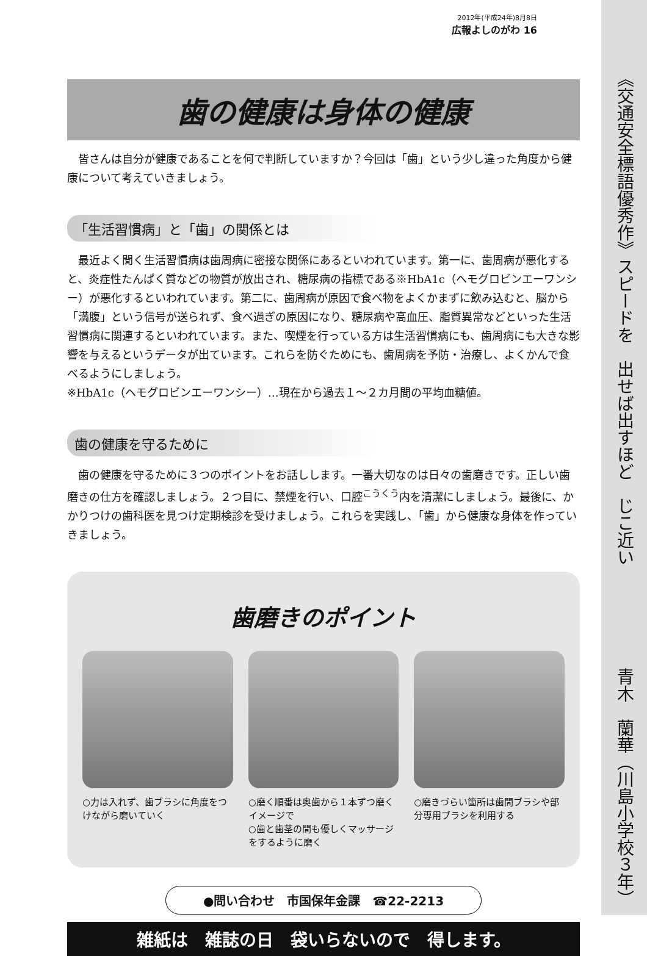2012年(平成24年)8月8日
広報よしのがわ 16
歯の健康は身体の健康
皆さんは自分が健康であることを何で判断していますか？今回は「歯」という少し違った角度から健康について考えていきましょう。
「生活習慣病」と「歯」の関係とは
最近よく聞く生活習慣病は歯周病に密接な関係にあるといわれています。第一に、歯周病が悪化すると、炎症性たんぱく質などの物質が放出され、糖尿病の指標である※HbA1c（ヘモグロビンエーワンシー）が悪化するといわれています。第二に、歯周病が原因で食べ物をよくかまずに飲み込むと、脳から「満腹」という信号が送られず、食べ過ぎの原因になり、糖尿病や高血圧、脂質異常などといった生活習慣病に関連するといわれています。また、喫煙を行っている方は生活習慣病にも、歯周病にも大きな影響を与えるというデータが出ています。これらを防ぐためにも、歯周病を予防・治療し、よくかんで食べるようにしましょう。
※HbA1c（ヘモグロビンエーワンシー）…現在から過去１～２カ月間の平均血糖値。
歯の健康を守るために
歯の健康を守るために３つのポイントをお話しします。一番大切なのは日々の歯磨きです。正しい歯磨きの仕方を確認しましょう。２つ目に、禁煙を行い、口腔<sup>こうくう</sup>内を清潔にしましょう。最後に、かかりつけの歯科医を見つけ定期検診を受けましょう。これらを実践し、「歯」から健康な身体を作っていきましょう。
歯磨きのポイント
○力は入れず、歯ブラシに角度をつけながら磨いていく
○磨く順番は奥歯から１本ずつ磨くイメージで
○歯と歯茎の間も優しくマッサージをするように磨く
○磨きづらい箇所は歯間ブラシや部分専用ブラシを利用する
●問い合わせ　市国保年金課　☎22-2213
雑紙は　雑誌の日　袋いらないので　得します。
《交通安全標語優秀作》スピードを　出せば出すほど　じこ近い　　　　　　青木　蘭華（川島小学校３年）